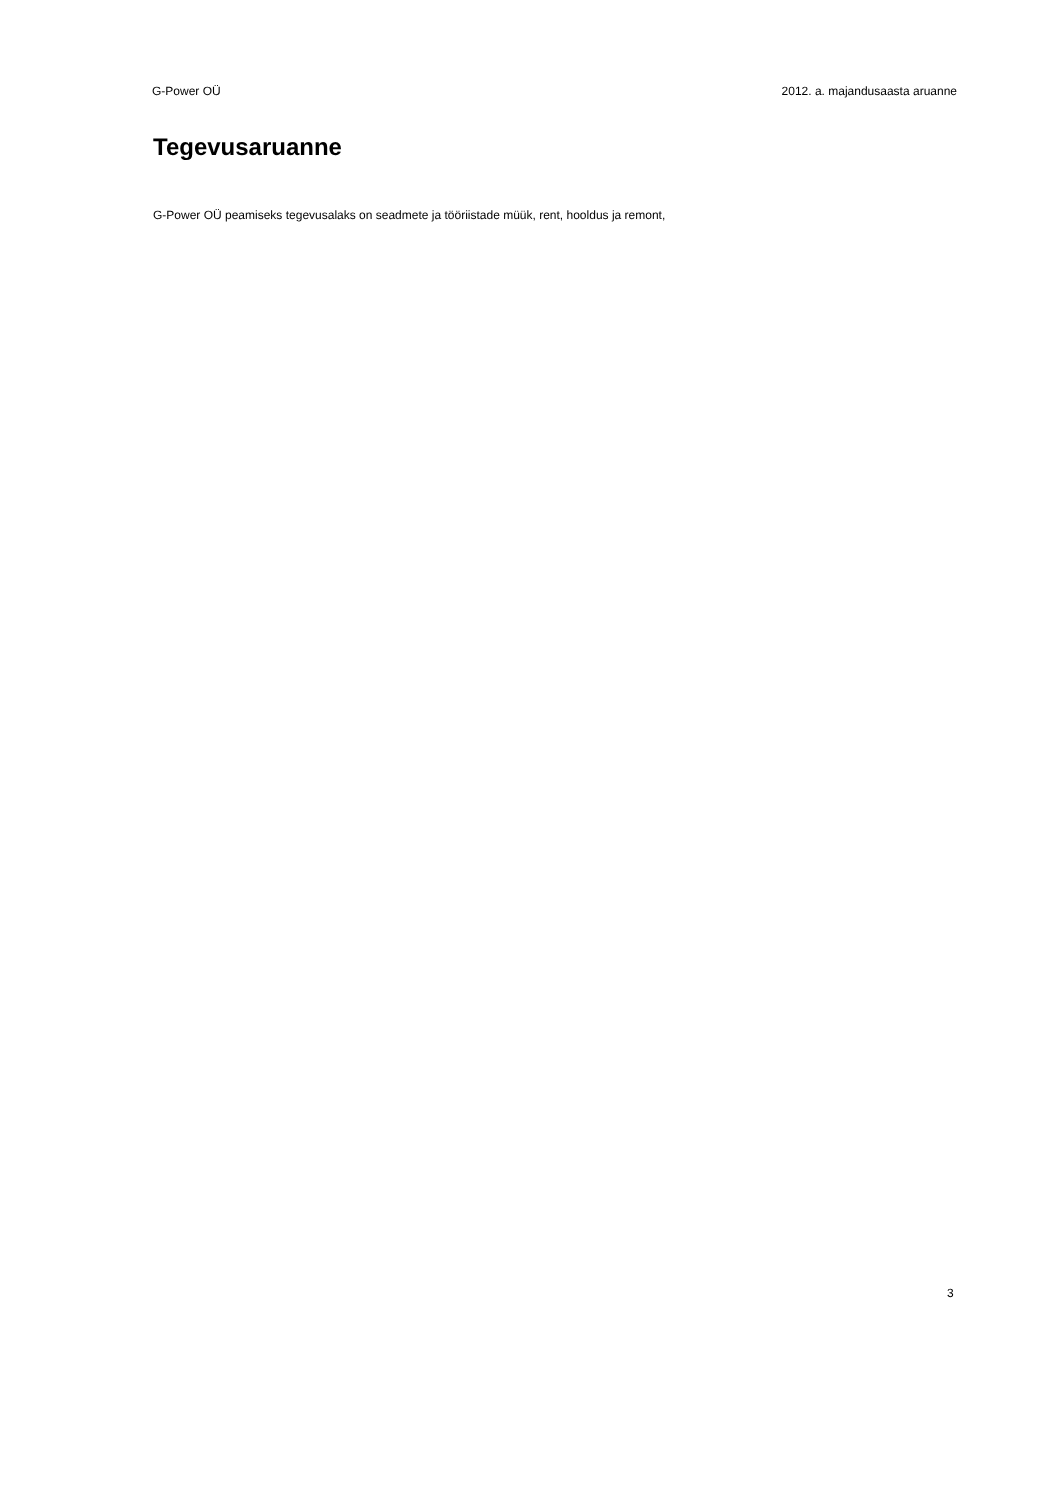G-Power OÜ 2012. a. majandusaasta aruanne
Tegevusaruanne
G-Power OÜ peamiseks tegevusalaks on seadmete ja tööriistade müük, rent, hooldus ja remont,
3